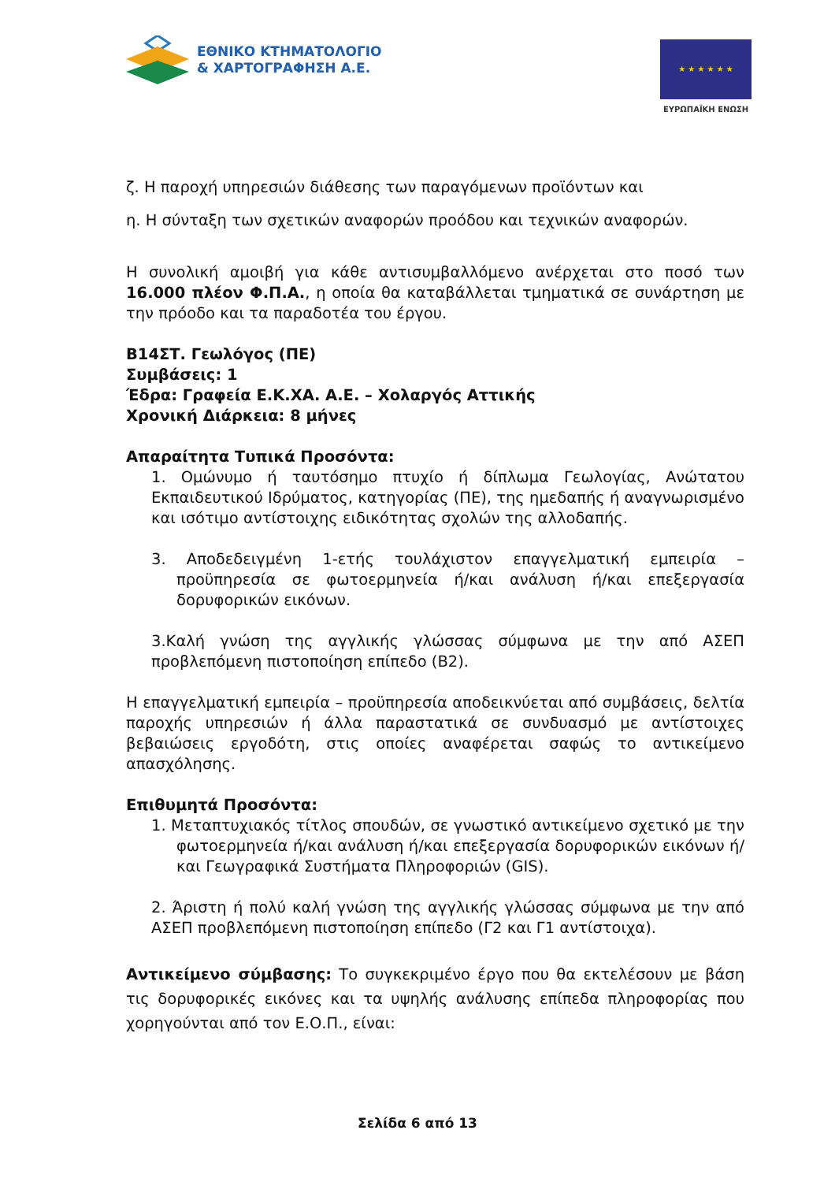ΕΘΝΙΚΟ ΚΤΗΜΑΤΟΛΟΓΙΟ
& ΧΑΡΤΟΓΡΑΦΗΣΗ Α.Ε.
★ ★ ★ ★ ★ ★
ΕΥΡΩΠΑΪΚΗ ΕΝΩΣΗ
ζ. Η παροχή υπηρεσιών διάθεσης των παραγόμενων προϊόντων και
η. Η σύνταξη των σχετικών αναφορών προόδου και τεχνικών αναφορών.
Η συνολική αμοιβή για κάθε αντισυμβαλλόμενο ανέρχεται στο ποσό των 16.000 πλέον Φ.Π.Α., η οποία θα καταβάλλεται τμηματικά σε συνάρτηση με την πρόοδο και τα παραδοτέα του έργου.
Β14ΣΤ. Γεωλόγος (ΠΕ)
Συμβάσεις: 1
Έδρα: Γραφεία Ε.Κ.ΧΑ. Α.Ε. – Χολαργός Αττικής
Χρονική Διάρκεια: 8 μήνες
Απαραίτητα Τυπικά Προσόντα:
1. Ομώνυμο ή ταυτόσημο πτυχίο ή δίπλωμα Γεωλογίας, Ανώτατου Εκπαιδευτικού Ιδρύματος, κατηγορίας (ΠΕ), της ημεδαπής ή αναγνωρισμένο και ισότιμο αντίστοιχης ειδικότητας σχολών της αλλοδαπής.
3. Αποδεδειγμένη 1-ετής τουλάχιστον επαγγελματική εμπειρία – προϋπηρεσία σε φωτοερμηνεία ή/και ανάλυση ή/και επεξεργασία δορυφορικών εικόνων.
3.Καλή γνώση της αγγλικής γλώσσας σύμφωνα με την από ΑΣΕΠ προβλεπόμενη πιστοποίηση επίπεδο (Β2).
Η επαγγελματική εμπειρία – προϋπηρεσία αποδεικνύεται από συμβάσεις, δελτία παροχής υπηρεσιών ή άλλα παραστατικά σε συνδυασμό με αντίστοιχες βεβαιώσεις εργοδότη, στις οποίες αναφέρεται σαφώς το αντικείμενο απασχόλησης.
Επιθυμητά Προσόντα:
1. Μεταπτυχιακός τίτλος σπουδών, σε γνωστικό αντικείμενο σχετικό με την φωτοερμηνεία ή/και ανάλυση ή/και επεξεργασία δορυφορικών εικόνων ή/και Γεωγραφικά Συστήματα Πληροφοριών (GIS).
2. Άριστη ή πολύ καλή γνώση της αγγλικής γλώσσας σύμφωνα με την από ΑΣΕΠ προβλεπόμενη πιστοποίηση επίπεδο (Γ2 και Γ1 αντίστοιχα).
Αντικείμενο σύμβασης: Το συγκεκριμένο έργο που θα εκτελέσουν με βάση τις δορυφορικές εικόνες και τα υψηλής ανάλυσης επίπεδα πληροφορίας που χορηγούνται από τον Ε.Ο.Π., είναι:
Σελίδα 6 από 13